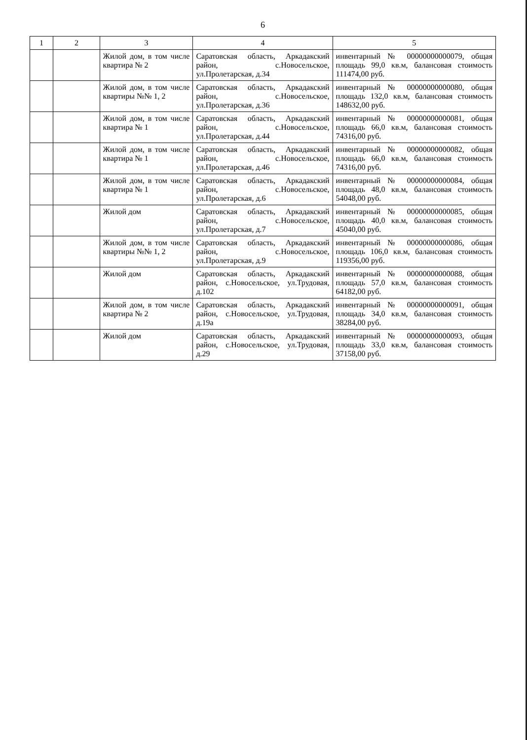6
| 1 | 2 | 3 | 4 | 5 |
| --- | --- | --- | --- | --- |
| | | Жилой дом, в том числе квартира № 2 | Саратовская область, Аркадакский район, с.Новосельское, ул.Пролетарская, д.34 | инвентарный № 00000000000079, общая площадь 99,0 кв.м, балансовая стоимость 111474,00 руб. |
| | | Жилой дом, в том числе квартиры №№ 1, 2 | Саратовская область, Аркадакский район, с.Новосельское, ул.Пролетарская, д.36 | инвентарный № 00000000000080, общая площадь 132,0 кв.м, балансовая стоимость 148632,00 руб. |
| | | Жилой дом, в том числе квартира № 1 | Саратовская область, Аркадакский район, с.Новосельское, ул.Пролетарская, д.44 | инвентарный № 00000000000081, общая площадь 66,0 кв.м, балансовая стоимость 74316,00 руб. |
| | | Жилой дом, в том числе квартира № 1 | Саратовская область, Аркадакский район, с.Новосельское, ул.Пролетарская, д.46 | инвентарный № 00000000000082, общая площадь 66,0 кв.м, балансовая стоимость 74316,00 руб. |
| | | Жилой дом, в том числе квартира № 1 | Саратовская область, Аркадакский район, с.Новосельское, ул.Пролетарская, д.6 | инвентарный № 00000000000084, общая площадь 48,0 кв.м, балансовая стоимость 54048,00 руб. |
| | | Жилой дом | Саратовская область, Аркадакский район, с.Новосельское, ул.Пролетарская, д.7 | инвентарный № 00000000000085, общая площадь 40,0 кв.м, балансовая стоимость 45040,00 руб. |
| | | Жилой дом, в том числе квартиры №№ 1, 2 | Саратовская область, Аркадакский район, с.Новосельское, ул.Пролетарская, д.9 | инвентарный № 00000000000086, общая площадь 106,0 кв.м, балансовая стоимость 119356,00 руб. |
| | | Жилой дом | Саратовская область, Аркадакский район, с.Новосельское, ул.Трудовая, д.102 | инвентарный № 00000000000088, общая площадь 57,0 кв.м, балансовая стоимость 64182,00 руб. |
| | | Жилой дом, в том числе квартира № 2 | Саратовская область, Аркадакский район, с.Новосельское, ул.Трудовая, д.19а | инвентарный № 00000000000091, общая площадь 34,0 кв.м, балансовая стоимость 38284,00 руб. |
| | | Жилой дом | Саратовская область, Аркадакский район, с.Новосельское, ул.Трудовая, д.29 | инвентарный № 00000000000093, общая площадь 33,0 кв.м, балансовая стоимость 37158,00 руб. |